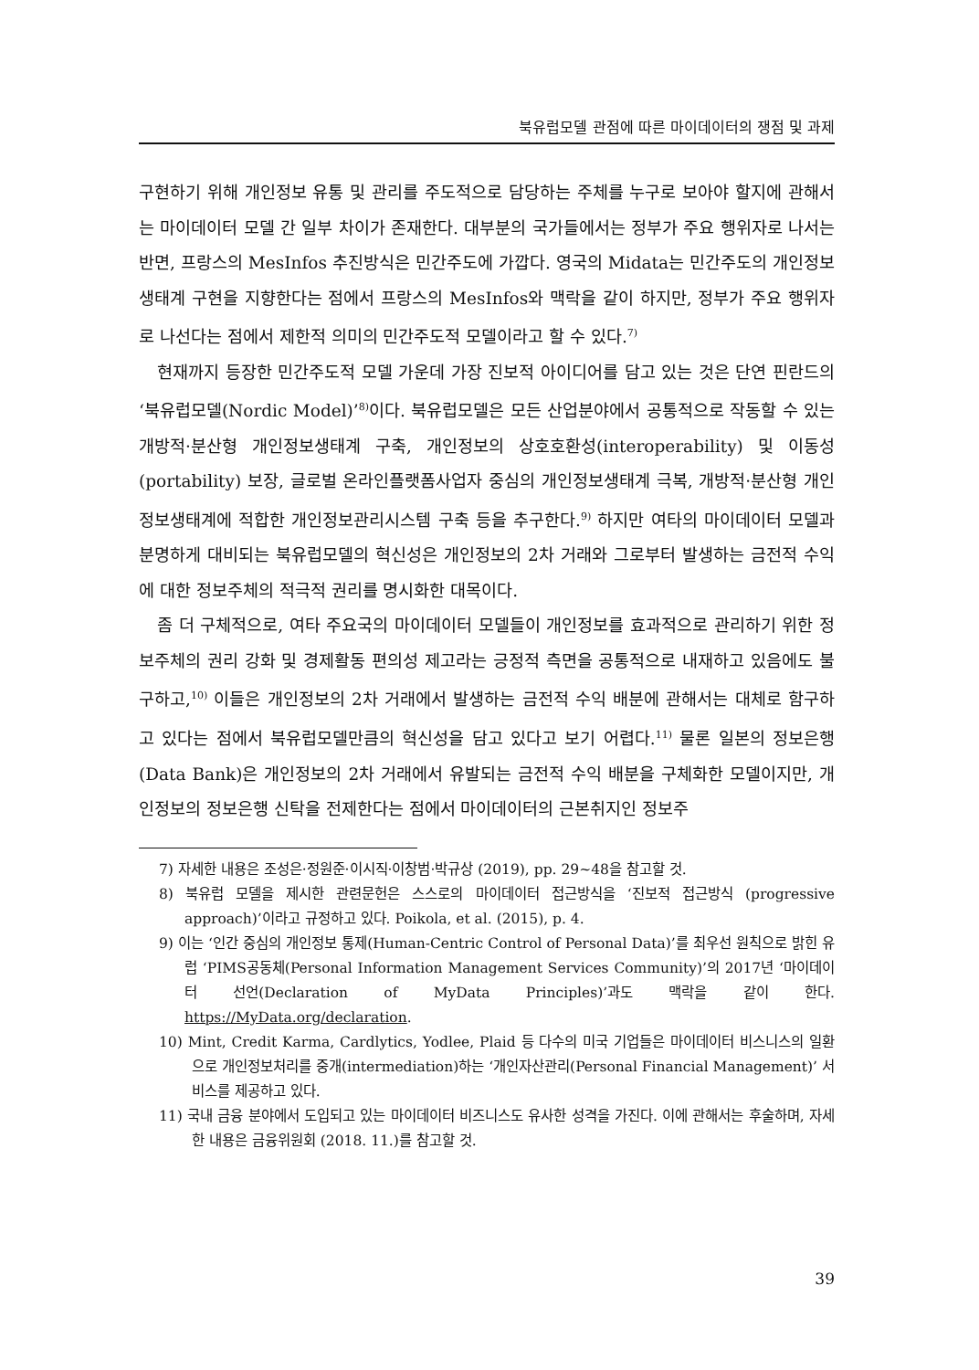북유럽모델 관점에 따른 마이데이터의 쟁점 및 과제
구현하기 위해 개인정보 유통 및 관리를 주도적으로 담당하는 주체를 누구로 보아야 할지에 관해서는 마이데이터 모델 간 일부 차이가 존재한다. 대부분의 국가들에서는 정부가 주요 행위자로 나서는 반면, 프랑스의 MesInfos 추진방식은 민간주도에 가깝다. 영국의 Midata는 민간주도의 개인정보생태계 구현을 지향한다는 점에서 프랑스의 MesInfos와 맥락을 같이 하지만, 정부가 주요 행위자로 나선다는 점에서 제한적 의미의 민간주도적 모델이라고 할 수 있다.<sup>7)</sup>
현재까지 등장한 민간주도적 모델 가운데 가장 진보적 아이디어를 담고 있는 것은 단연 핀란드의 ‘북유럽모델(Nordic Model)’<sup>8)</sup>이다. 북유럽모델은 모든 산업분야에서 공통적으로 작동할 수 있는 개방적·분산형 개인정보생태계 구축, 개인정보의 상호호환성(interoperability) 및 이동성(portability) 보장, 글로벌 온라인플랫폼사업자 중심의 개인정보생태계 극복, 개방적·분산형 개인정보생태계에 적합한 개인정보관리시스템 구축 등을 추구한다.<sup>9)</sup> 하지만 여타의 마이데이터 모델과 분명하게 대비되는 북유럽모델의 혁신성은 개인정보의 2차 거래와 그로부터 발생하는 금전적 수익에 대한 정보주체의 적극적 권리를 명시화한 대목이다.
좀 더 구체적으로, 여타 주요국의 마이데이터 모델들이 개인정보를 효과적으로 관리하기 위한 정보주체의 권리 강화 및 경제활동 편의성 제고라는 긍정적 측면을 공통적으로 내재하고 있음에도 불구하고,<sup>10)</sup> 이들은 개인정보의 2차 거래에서 발생하는 금전적 수익 배분에 관해서는 대체로 함구하고 있다는 점에서 북유럽모델만큼의 혁신성을 담고 있다고 보기 어렵다.<sup>11)</sup> 물론 일본의 정보은행(Data Bank)은 개인정보의 2차 거래에서 유발되는 금전적 수익 배분을 구체화한 모델이지만, 개인정보의 정보은행 신탁을 전제한다는 점에서 마이데이터의 근본취지인 정보주
7) 자세한 내용은 조성은·정원준·이시직·이창범·박규상 (2019), pp. 29~48을 참고할 것.
8) 북유럽 모델을 제시한 관련문헌은 스스로의 마이데이터 접근방식을 ‘진보적 접근방식 (progressive approach)’이라고 규정하고 있다. Poikola, et al. (2015), p. 4.
9) 이는 ‘인간 중심의 개인정보 통제(Human-Centric Control of Personal Data)’를 최우선 원칙으로 밝힌 유럽 ‘PIMS공동체(Personal Information Management Services Community)’의 2017년 ‘마이데이터 선언(Declaration of MyData Principles)’과도 맥락을 같이 한다. https://MyData.org/declaration.
10) Mint, Credit Karma, Cardlytics, Yodlee, Plaid 등 다수의 미국 기업들은 마이데이터 비스니스의 일환으로 개인정보처리를 중개(intermediation)하는 ‘개인자산관리(Personal Financial Management)’ 서비스를 제공하고 있다.
11) 국내 금융 분야에서 도입되고 있는 마이데이터 비즈니스도 유사한 성격을 가진다. 이에 관해서는 후술하며, 자세한 내용은 금융위원회 (2018. 11.)를 참고할 것.
39